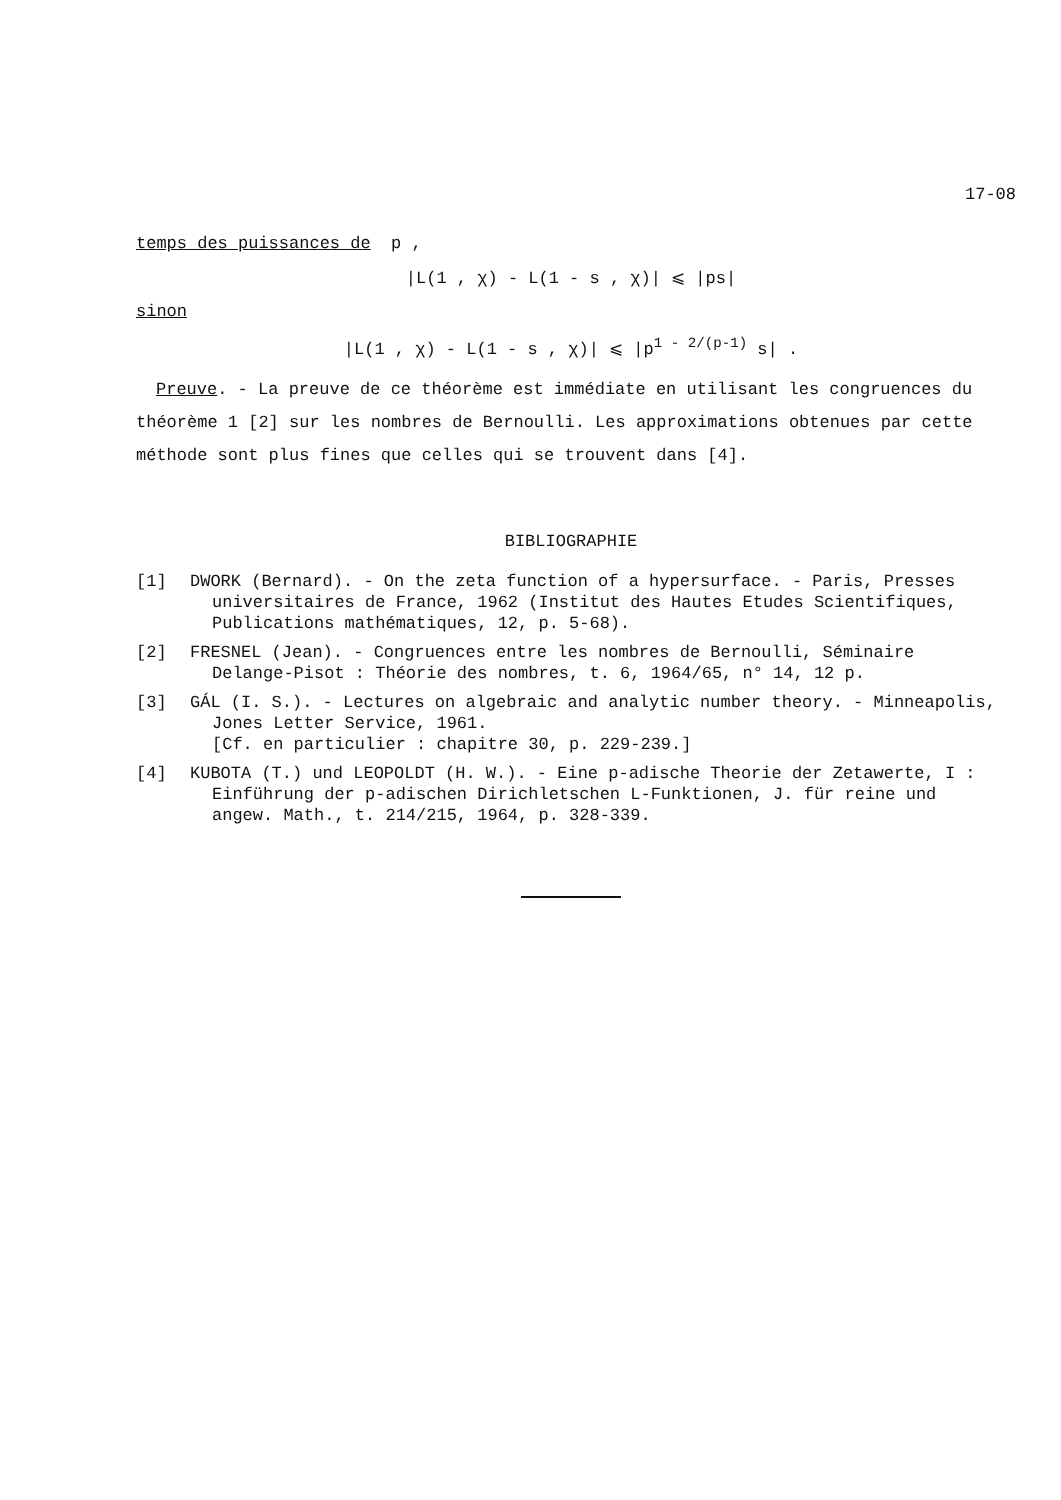17-08
temps des puissances de p ,
|L(1 , χ) - L(1 - s , χ)| ⩽ |ps|
sinon
|L(1 , χ) - L(1 - s , χ)| ⩽ |p<sup>1 - 2/(p-1)</sup> s| .
Preuve. - La preuve de ce théorème est immédiate en utilisant les congruences du théorème 1 [2] sur les nombres de Bernoulli. Les approximations obtenues par cette méthode sont plus fines que celles qui se trouvent dans [4].
BIBLIOGRAPHIE
[1] DWORK (Bernard). - On the zeta function of a hypersurface. - Paris, Presses universitaires de France, 1962 (Institut des Hautes Etudes Scientifiques, Publications mathématiques, 12, p. 5-68).
[2] FRESNEL (Jean). - Congruences entre les nombres de Bernoulli, Séminaire Delange-Pisot : Théorie des nombres, t. 6, 1964/65, n° 14, 12 p.
[3] GÁL (I. S.). - Lectures on algebraic and analytic number theory. - Minneapolis, Jones Letter Service, 1961.
[Cf. en particulier : chapitre 30, p. 229-239.]
[4] KUBOTA (T.) und LEOPOLDT (H. W.). - Eine p-adische Theorie der Zetawerte, I : Einführung der p-adischen Dirichletschen L-Funktionen, J. für reine und angew. Math., t. 214/215, 1964, p. 328-339.